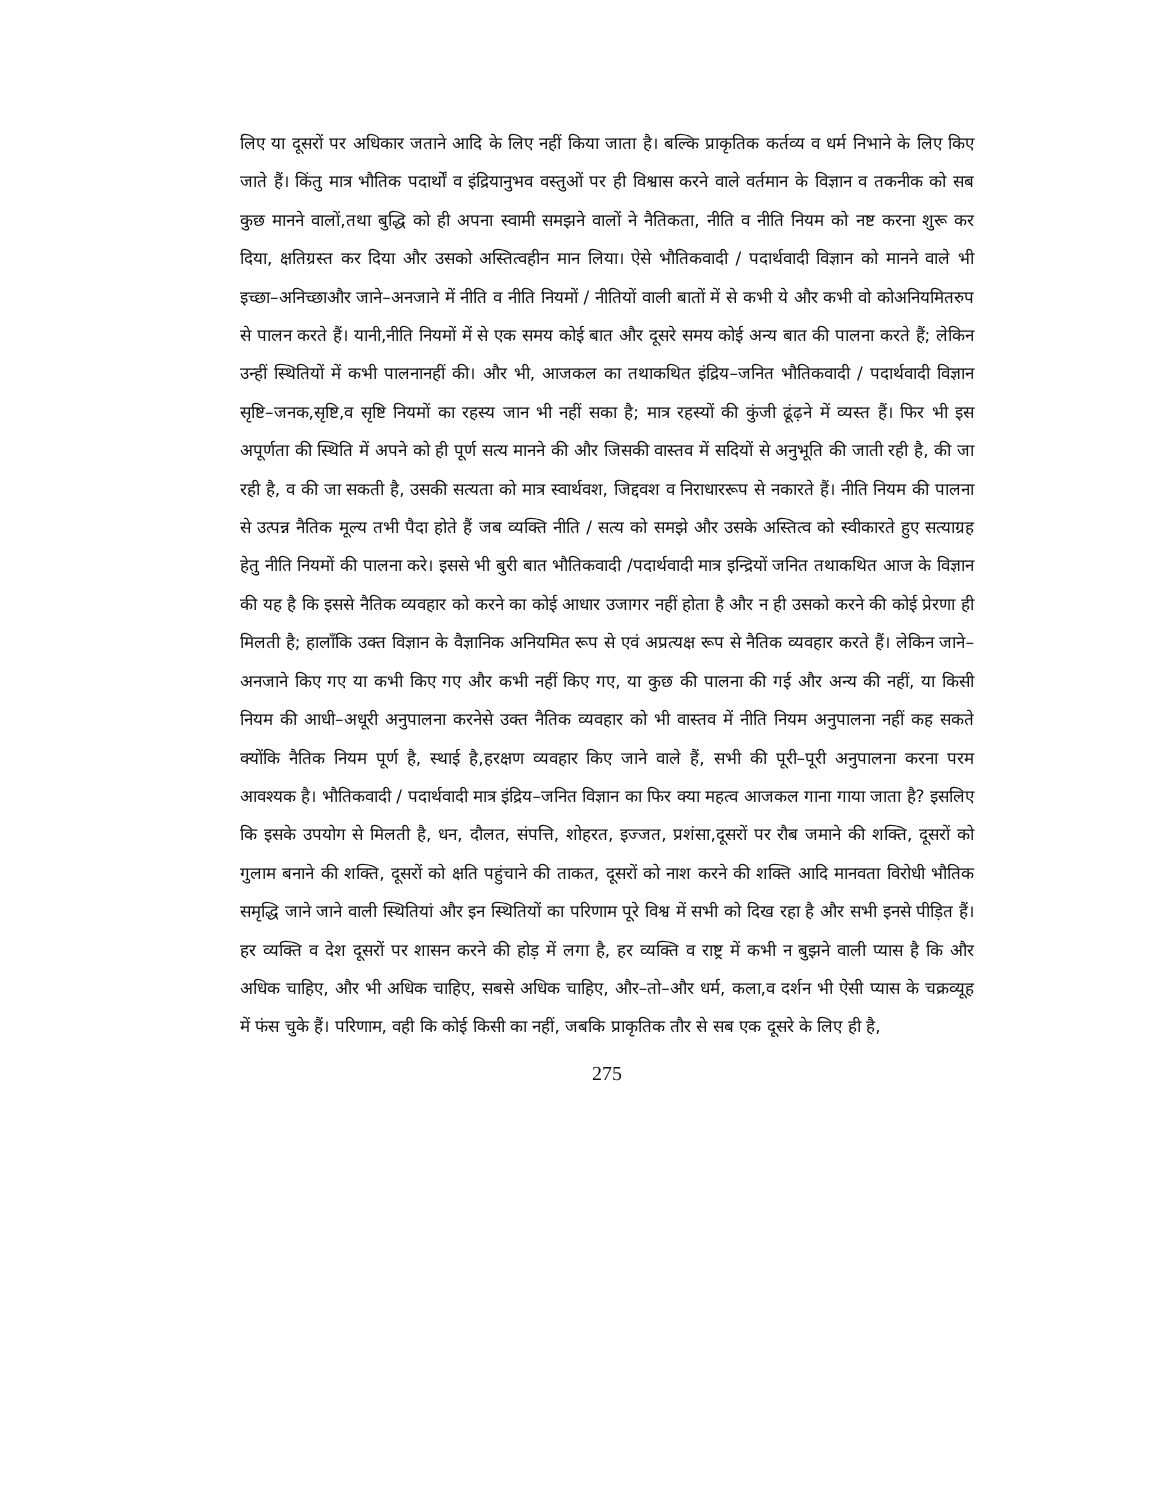लिए या दूसरों पर अधिकार जताने आदि के लिए नहीं किया जाता है। बल्कि प्राकृतिक कर्तव्य व धर्म निभाने के लिए किए जाते हैं। किंतु मात्र भौतिक पदार्थों व इंद्रियानुभव वस्तुओं पर ही विश्वास करने वाले वर्तमान के विज्ञान व तकनीक को सब कुछ मानने वालों,तथा बुद्धि को ही अपना स्वामी समझने वालों ने नैतिकता, नीति व नीति नियम को नष्ट करना शुरू कर दिया, क्षतिग्रस्त कर दिया और उसको अस्तित्वहीन मान लिया। ऐसे भौतिकवादी / पदार्थवादी विज्ञान को मानने वाले भी इच्छा–अनिच्छाऔर जाने–अनजाने में नीति व नीति नियमों / नीतियों वाली बातों में से कभी ये और कभी वो कोअनियमितरुप से पालन करते हैं। यानी,नीति नियमों में से एक समय कोई बात और दूसरे समय कोई अन्य बात की पालना करते हैं; लेकिन उन्हीं स्थितियों में कभी पालनानहीं की। और भी, आजकल का तथाकथित इंद्रिय–जनित भौतिकवादी / पदार्थवादी विज्ञान सृष्टि–जनक,सृष्टि,व सृष्टि नियमों का रहस्य जान भी नहीं सका है; मात्र रहस्यों की कुंजी ढूंढ़ने में व्यस्त हैं। फिर भी इस अपूर्णता की स्थिति में अपने को ही पूर्ण सत्य मानने की और जिसकी वास्तव में सदियों से अनुभूति की जाती रही है, की जा रही है, व की जा सकती है, उसकी सत्यता को मात्र स्वार्थवश, जिद्दवश व निराधाररूप से नकारते हैं। नीति नियम की पालना से उत्पन्न नैतिक मूल्य तभी पैदा होते हैं जब व्यक्ति नीति / सत्य को समझे और उसके अस्तित्व को स्वीकारते हुए सत्याग्रह हेतु नीति नियमों की पालना करे। इससे भी बुरी बात भौतिकवादी /पदार्थवादी मात्र इन्द्रियों जनित तथाकथित आज के विज्ञान की यह है कि इससे नैतिक व्यवहार को करने का कोई आधार उजागर नहीं होता है और न ही उसको करने की कोई प्रेरणा ही मिलती है; हालाँकि उक्त विज्ञान के वैज्ञानिक अनियमित रूप से एवं अप्रत्यक्ष रूप से नैतिक व्यवहार करते हैं। लेकिन जाने–अनजाने किए गए या कभी किए गए और कभी नहीं किए गए, या कुछ की पालना की गई और अन्य की नहीं, या किसी नियम की आधी–अधूरी अनुपालना करनेसे उक्त नैतिक व्यवहार को भी वास्तव में नीति नियम अनुपालना नहीं कह सकते क्योंकि नैतिक नियम पूर्ण है, स्थाई है,हरक्षण व्यवहार किए जाने वाले हैं, सभी की पूरी–पूरी अनुपालना करना परम आवश्यक है। भौतिकवादी / पदार्थवादी मात्र इंद्रिय–जनित विज्ञान का फिर क्या महत्व आजकल गाना गाया जाता है? इसलिए कि इसके उपयोग से मिलती है, धन, दौलत, संपत्ति, शोहरत, इज्जत, प्रशंसा,दूसरों पर रौब जमाने की शक्ति, दूसरों को गुलाम बनाने की शक्ति, दूसरों को क्षति पहुंचाने की ताकत, दूसरों को नाश करने की शक्ति आदि मानवता विरोधी भौतिक समृद्धि जाने जाने वाली स्थितियां और इन स्थितियों का परिणाम पूरे विश्व में सभी को दिख रहा है और सभी इनसे पीड़ित हैं। हर व्यक्ति व देश दूसरों पर शासन करने की होड़ में लगा है, हर व्यक्ति व राष्ट्र में कभी न बुझने वाली प्यास है कि और अधिक चाहिए, और भी अधिक चाहिए, सबसे अधिक चाहिए, और–तो–और धर्म, कला,व दर्शन भी ऐसी प्यास के चक्रव्यूह में फंस चुके हैं। परिणाम, वही कि कोई किसी का नहीं, जबकि प्राकृतिक तौर से सब एक दूसरे के लिए ही है,
275